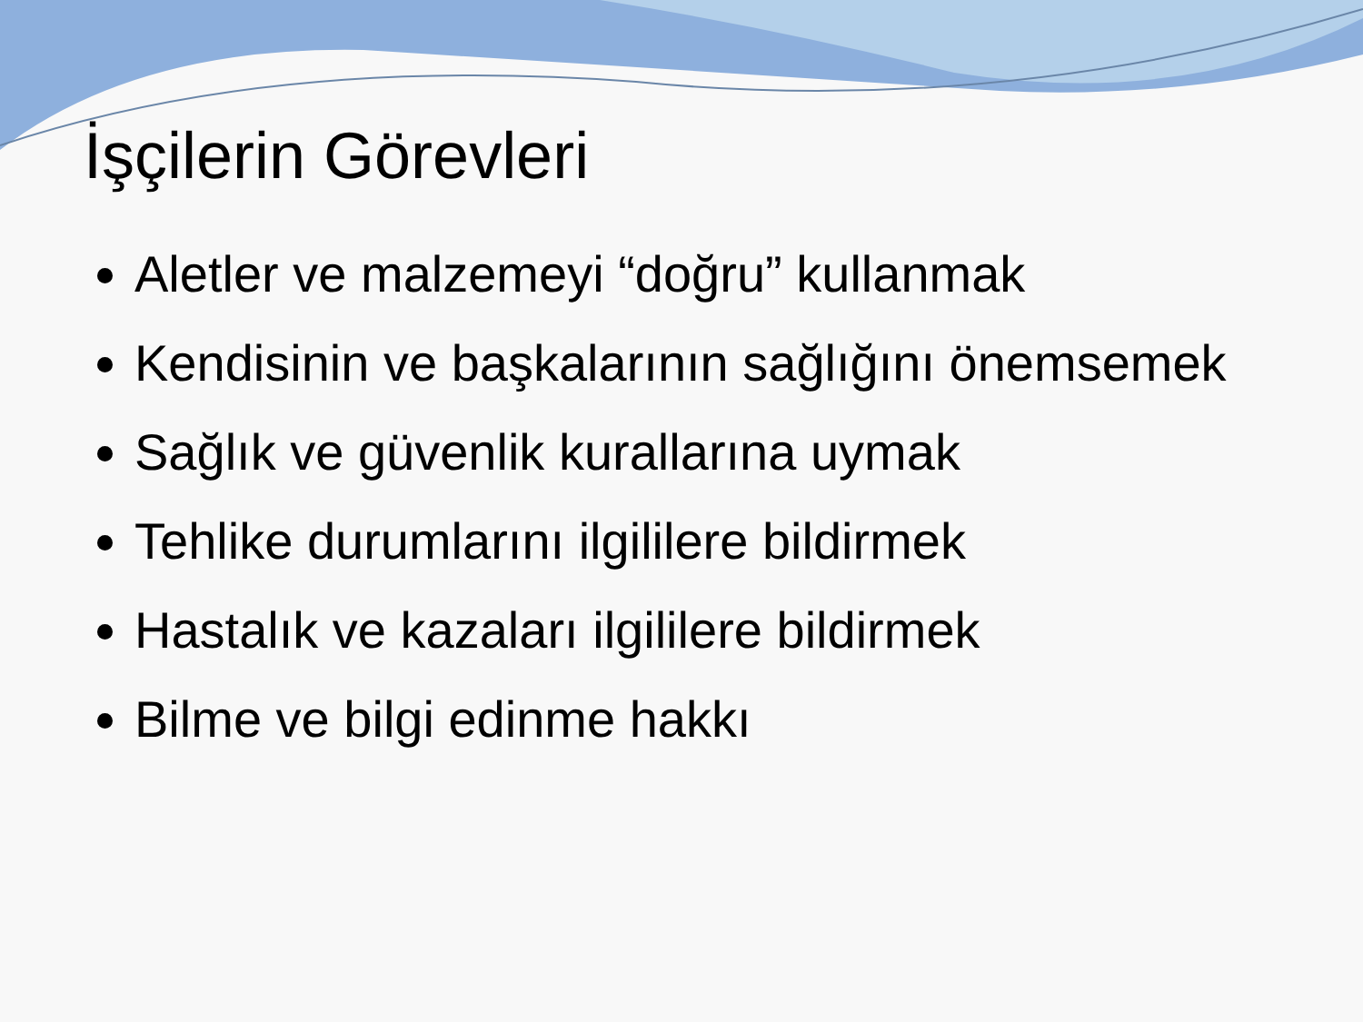İşçilerin Görevleri
Aletler ve malzemeyi “doğru” kullanmak
Kendisinin ve başkalarının sağlığını önemsemek
Sağlık ve güvenlik kurallarına uymak
Tehlike durumlarını ilgililere bildirmek
Hastalık ve kazaları ilgililere bildirmek
Bilme ve bilgi edinme hakkı